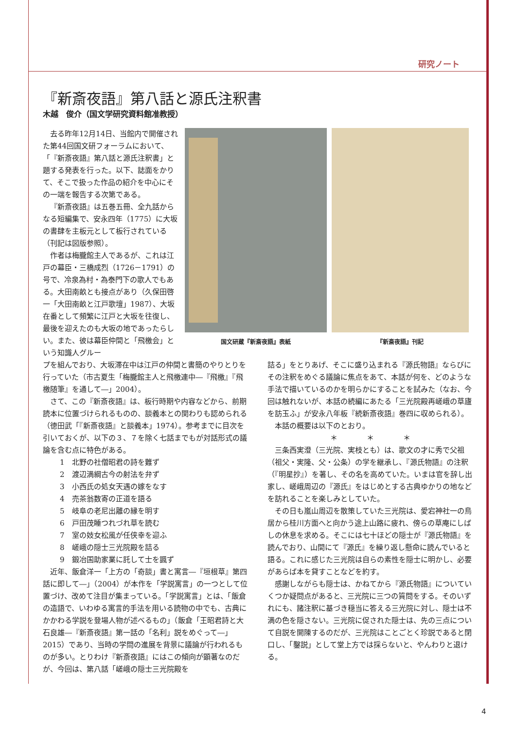研究ノート
『新斎夜語』第八話と源氏注釈書
木越　俊介（国文学研究資料館准教授）
去る昨年12月14日、当館内で開催された第44回国文研フォーラムにおいて、「『新斎夜語』第八話と源氏注釈書」と題する発表を行った。以下、誌面をかりて、そこで扱った作品の紹介を中心にその一端を報告する次第である。
『新斎夜語』は五巻五冊、全九話からなる短編集で、安永四年（1775）に大坂の書肆を主板元として板行されている（刊記は図版参照）。
作者は梅朧館主人であるが、これは江戸の幕臣・三橋成烈（1726－1791）の号で、冷泉為村・為泰門下の歌人でもある。大田南畝とも接点があり（久保田啓一「大田南畝と江戸歌壇」1987）、大坂在番として頻繁に江戸と大坂を往復し、最後を迎えたのも大坂の地であったらしい。また、彼は幕臣仲間と「飛檄会」という知識人グルー
国文研蔵『新斎夜語』表紙 『新斎夜語』刊記
プを組んでおり、大坂滞在中は江戸の仲間と書簡のやりとりを行っていた（市古夏生「梅朧館主人と飛檄連中―『飛檄』『飛檄随筆』を通して―」2004）。
さて、この『新斎夜語』は、板行時期や内容などから、前期読本に位置づけられるものの、談義本との関わりも認められる（徳田武「『新斎夜語』と談義本」1974）。参考までに目次を引いておくが、以下の３、７を除く七話までもが対話形式の議論を含む点に特色がある。
1　北野の社僧昭君の詩を難ず
2　渡辺満綱古今の射法を弁ず
3　小西氏の処女天遇の嫁をなす
4　売茶翁数寄の正道を語る
5　岐阜の老尼出離の縁を明す
6　戸田茂睡つれづれ草を読む
7　室の妓女松風が任侠幸を迎ふ
8　嵯峨の隠士三光院殿を詰る
9　鍛冶国助家業に託して士を諷ず
近年、飯倉洋一「上方の「奇談」書と寓言―『垣根草』第四話に即して―」（2004）が本作を「学説寓言」の一つとして位置づけ、改めて注目が集まっている。「学説寓言」とは、「飯倉の造語で、いわゆる寓言的手法を用いる読物の中でも、古典にかかわる学説を登場人物が述べるもの」（飯倉「王昭君詩と大石良雄―『新斎夜語』第一話の「名利」説をめぐって―」2015）であり、当時の学問の進展を背景に議論が行われるものが多い。とりわけ『新斎夜語』にはこの傾向が顕著なのだが、今回は、第八話「嵯峨の隠士三光院殿を
詰る」をとりあげ、そこに盛り込まれる『源氏物語』ならびにその注釈をめぐる議論に焦点をあて、本話が何を、どのような手法で描いているのかを明らかにすることを試みた（なお、今回は触れないが、本話の続編にあたる「三光院殿再嵯峨の草廬を訪玉ふ」が安永八年板『続新斎夜語』巻四に収められる）。
本話の概要は以下のとおり。
＊　　　　＊　　　　＊
三条西実澄（三光院、実枝とも）は、歌文の才に秀で父祖（祖父・実隆、父・公条）の学を継承し、『源氏物語』の注釈（『明星抄』）を著し、その名を高めていた。いまは官を辞し出家し、嵯峨周辺の『源氏』をはじめとする古典ゆかりの地などを訪れることを楽しみとしていた。
その日も嵐山周辺を散策していた三光院は、愛宕神社一の鳥居から桂川方面へと向かう途上山路に疲れ、傍らの草庵にしばしの休息を求める。そこには七十ほどの隠士が『源氏物語』を読んでおり、山間にて『源氏』を繰り返し懸命に読んでいると語る。これに感じた三光院は自らの素性を隠士に明かし、必要があらば本を貸すことなどを約す。
感謝しながらも隠士は、かねてから『源氏物語』についていくつか疑問点があると、三光院に三つの質問をする。そのいずれにも、諸注釈に基づき穏当に答える三光院に対し、隠士は不満の色を隠さない。三光院に促された隠士は、先の三点について自説を開陳するのだが、三光院はことごとく珍説であると閉口し、「鑿説」として堂上方では採らないと、やんわりと退ける。
4